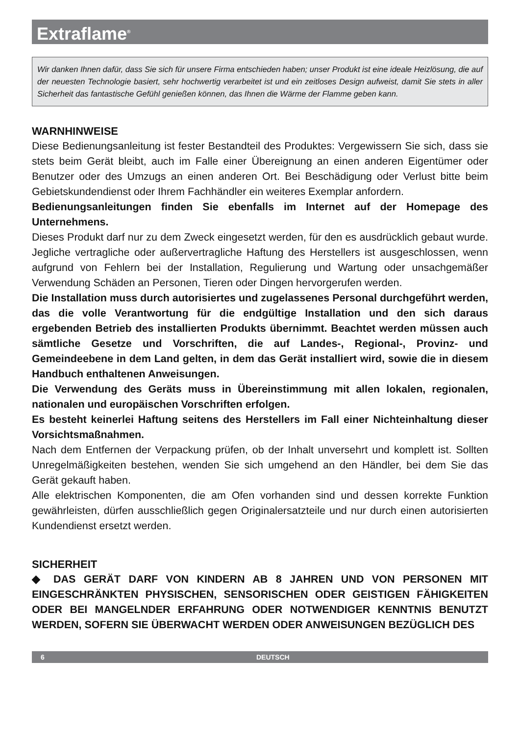Extraflame<sup>®</sup>
Wir danken Ihnen dafür, dass Sie sich für unsere Firma entschieden haben; unser Produkt ist eine ideale Heizlösung, die auf der neuesten Technologie basiert, sehr hochwertig verarbeitet ist und ein zeitloses Design aufweist, damit Sie stets in aller Sicherheit das fantastische Gefühl genießen können, das Ihnen die Wärme der Flamme geben kann.
WARNHINWEISE
Diese Bedienungsanleitung ist fester Bestandteil des Produktes: Vergewissern Sie sich, dass sie stets beim Gerät bleibt, auch im Falle einer Übereignung an einen anderen Eigentümer oder Benutzer oder des Umzugs an einen anderen Ort. Bei Beschädigung oder Verlust bitte beim Gebietskundendienst oder Ihrem Fachhändler ein weiteres Exemplar anfordern.
Bedienungsanleitungen finden Sie ebenfalls im Internet auf der Homepage des Unternehmens.
Dieses Produkt darf nur zu dem Zweck eingesetzt werden, für den es ausdrücklich gebaut wurde. Jegliche vertragliche oder außervertragliche Haftung des Herstellers ist ausgeschlossen, wenn aufgrund von Fehlern bei der Installation, Regulierung und Wartung oder unsachgemäßer Verwendung Schäden an Personen, Tieren oder Dingen hervorgerufen werden.
Die Installation muss durch autorisiertes und zugelassenes Personal durchgeführt werden, das die volle Verantwortung für die endgültige Installation und den sich daraus ergebenden Betrieb des installierten Produkts übernimmt. Beachtet werden müssen auch sämtliche Gesetze und Vorschriften, die auf Landes-, Regional-, Provinz- und Gemeindeebene in dem Land gelten, in dem das Gerät installiert wird, sowie die in diesem Handbuch enthaltenen Anweisungen.
Die Verwendung des Geräts muss in Übereinstimmung mit allen lokalen, regionalen, nationalen und europäischen Vorschriften erfolgen.
Es besteht keinerlei Haftung seitens des Herstellers im Fall einer Nichteinhaltung dieser Vorsichtsmaßnahmen.
Nach dem Entfernen der Verpackung prüfen, ob der Inhalt unversehrt und komplett ist. Sollten Unregelmäßigkeiten bestehen, wenden Sie sich umgehend an den Händler, bei dem Sie das Gerät gekauft haben.
Alle elektrischen Komponenten, die am Ofen vorhanden sind und dessen korrekte Funktion gewährleisten, dürfen ausschließlich gegen Originalersatzteile und nur durch einen autorisierten Kundendienst ersetzt werden.
SICHERHEIT
◆ DAS GERÄT DARF VON KINDERN AB 8 JAHREN UND VON PERSONEN MIT EINGESCHRÄNKTEN PHYSISCHEN, SENSORISCHEN ODER GEISTIGEN FÄHIGKEITEN ODER BEI MANGELNDER ERFAHRUNG ODER NOTWENDIGER KENNTNIS BENUTZT WERDEN, SOFERN SIE ÜBERWACHT WERDEN ODER ANWEISUNGEN BEZÜGLICH DES
6 DEUTSCH